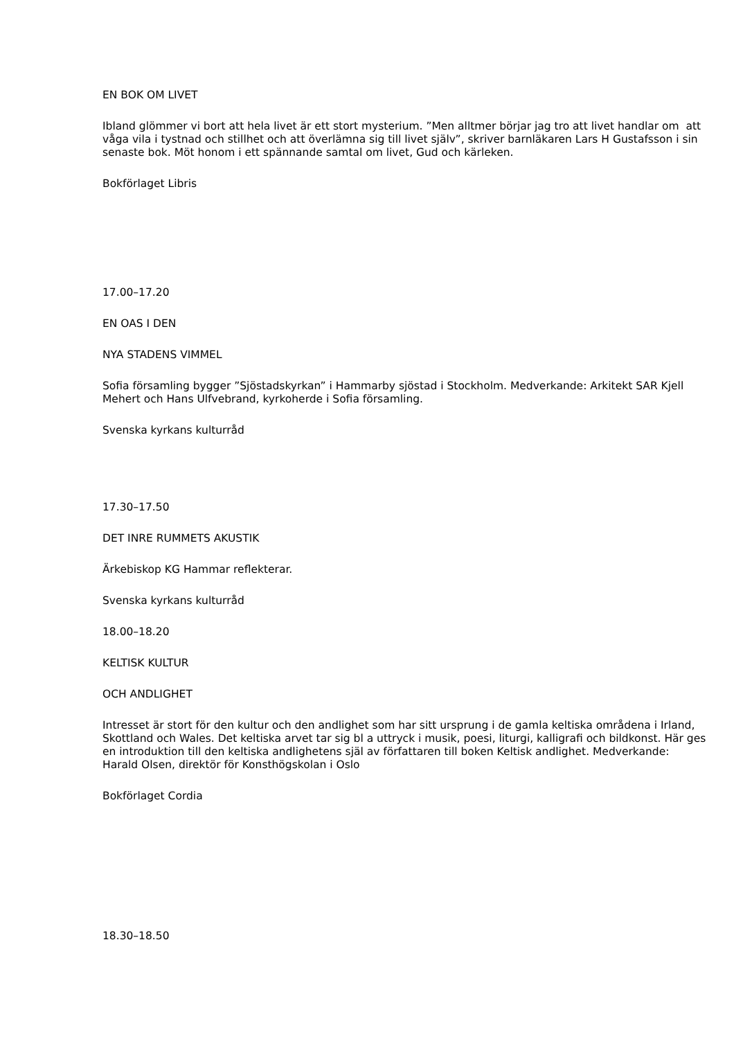EN BOK OM LIVET
Ibland glömmer vi bort att hela livet är ett stort mysterium. ”Men alltmer börjar jag tro att livet handlar om att våga vila i tystnad och stillhet och att överlämna sig till livet själv”, skriver barnläkaren Lars H Gustafsson i sin senaste bok. Möt honom i ett spännande samtal om livet, Gud och kärleken.
Bokförlaget Libris
17.00–17.20
EN OAS I DEN
NYA STADENS VIMMEL
Sofia församling bygger ”Sjöstadskyrkan” i Hammarby sjöstad i Stockholm. Medverkande: Arkitekt SAR Kjell Mehert och Hans Ulfvebrand, kyrkoherde i Sofia församling.
Svenska kyrkans kulturråd
17.30–17.50
DET INRE RUMMETS AKUSTIK
Ärkebiskop KG Hammar reflekterar.
Svenska kyrkans kulturråd
18.00–18.20
KELTISK KULTUR
OCH ANDLIGHET
Intresset är stort för den kultur och den andlighet som har sitt ursprung i de gamla keltiska områdena i Irland, Skottland och Wales. Det keltiska arvet tar sig bl a uttryck i musik, poesi, liturgi, kalligrafi och bildkonst. Här ges en introduktion till den keltiska andlighetens själ av författaren till boken Keltisk andlighet. Medverkande: Harald Olsen, direktör för Konsthögskolan i Oslo
Bokförlaget Cordia
18.30–18.50